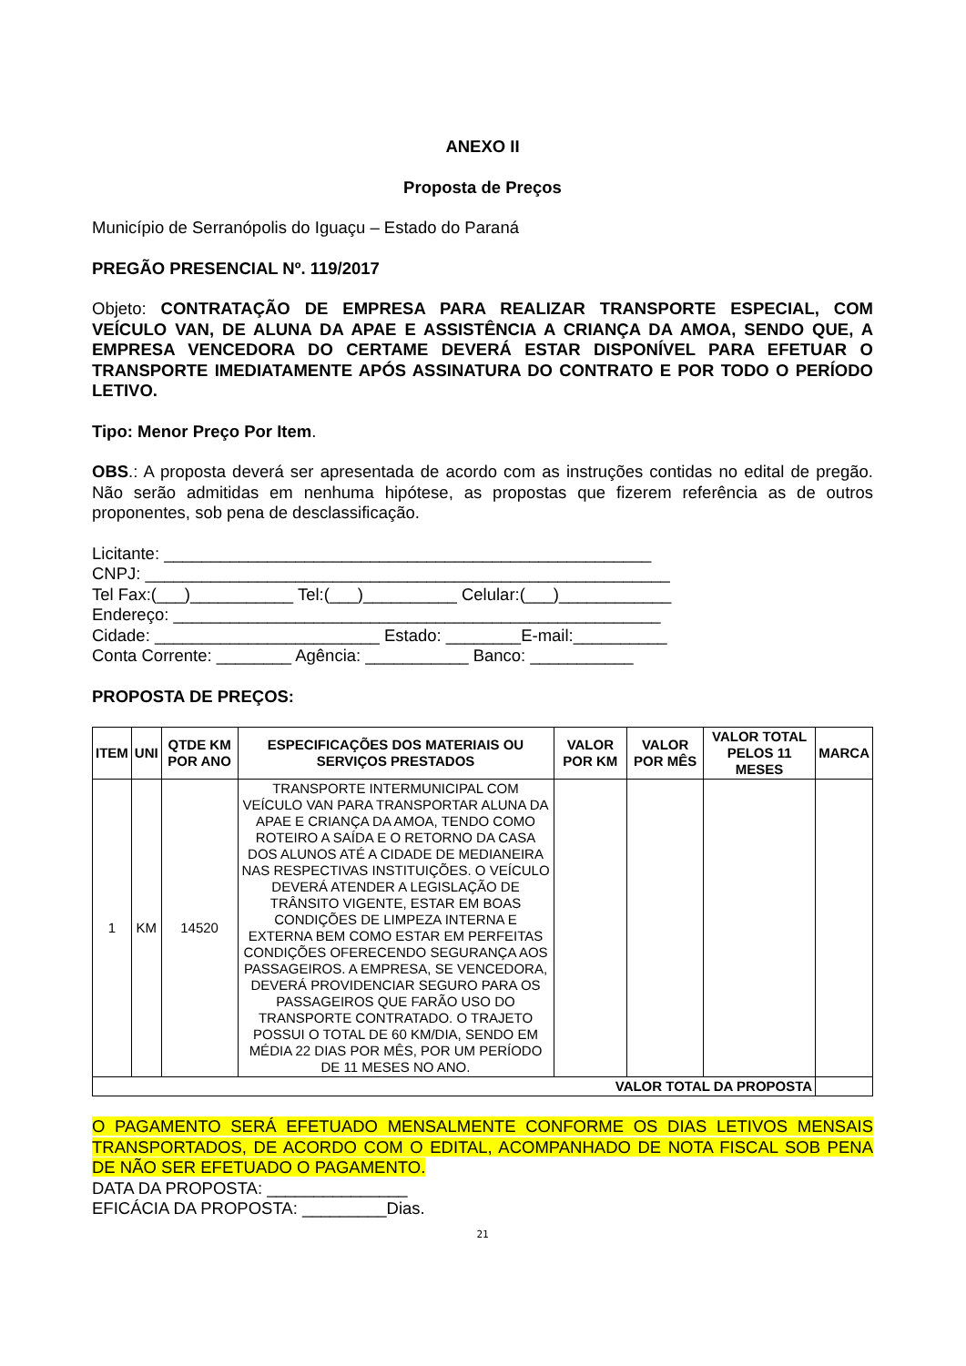ANEXO II
Proposta de Preços
Município de Serranópolis do Iguaçu – Estado do Paraná
PREGÃO PRESENCIAL Nº. 119/2017
Objeto: CONTRATAÇÃO DE EMPRESA PARA REALIZAR TRANSPORTE ESPECIAL, COM VEÍCULO VAN, DE ALUNA DA APAE E ASSISTÊNCIA A CRIANÇA DA AMOA, SENDO QUE, A EMPRESA VENCEDORA DO CERTAME DEVERÁ ESTAR DISPONÍVEL PARA EFETUAR O TRANSPORTE IMEDIATAMENTE APÓS ASSINATURA DO CONTRATO E POR TODO O PERÍODO LETIVO.
Tipo: Menor Preço Por Item.
OBS.: A proposta deverá ser apresentada de acordo com as instruções contidas no edital de pregão. Não serão admitidas em nenhuma hipótese, as propostas que fizerem referência as de outros proponentes, sob pena de desclassificação.
Licitante: ____________________________________________________
CNPJ: ________________________________________________________
Tel Fax:(___)___________ Tel:(___)__________ Celular:(___)____________
Endereço: ____________________________________________________
Cidade: ________________________ Estado: ________E-mail:__________
Conta Corrente: ________ Agência: ___________ Banco: ___________
PROPOSTA DE PREÇOS:
| ITEM | UNI | QTDE KM POR ANO | ESPECIFICAÇÕES DOS MATERIAIS OU SERVIÇOS PRESTADOS | VALOR POR KM | VALOR POR MÊS | VALOR TOTAL PELOS 11 MESES | MARCA |
| --- | --- | --- | --- | --- | --- | --- | --- |
| 1 | KM | 14520 | TRANSPORTE INTERMUNICIPAL COM VEÍCULO VAN PARA TRANSPORTAR ALUNA DA APAE E CRIANÇA DA AMOA, TENDO COMO ROTEIRO A SAÍDA E O RETORNO DA CASA DOS ALUNOS ATÉ A CIDADE DE MEDIANEIRA NAS RESPECTIVAS INSTITUIÇÕES. O VEÍCULO DEVERÁ ATENDER A LEGISLAÇÃO DE TRÂNSITO VIGENTE, ESTAR EM BOAS CONDIÇÕES DE LIMPEZA INTERNA E EXTERNA BEM COMO ESTAR EM PERFEITAS CONDIÇÕES OFERECENDO SEGURANÇA AOS PASSAGEIROS. A EMPRESA, SE VENCEDORA, DEVERÁ PROVIDENCIAR SEGURO PARA OS PASSAGEIROS QUE FARÃO USO DO TRANSPORTE CONTRATADO. O TRAJETO POSSUI O TOTAL DE 60 KM/DIA, SENDO EM MÉDIA 22 DIAS POR MÊS, POR UM PERÍODO DE 11 MESES NO ANO. | | | | |
| VALOR TOTAL DA PROPOSTA | | | | | | | |
O PAGAMENTO SERÁ EFETUADO MENSALMENTE CONFORME OS DIAS LETIVOS MENSAIS TRANSPORTADOS, DE ACORDO COM O EDITAL, ACOMPANHADO DE NOTA FISCAL SOB PENA DE NÃO SER EFETUADO O PAGAMENTO.
DATA DA PROPOSTA: _______________
EFICÁCIA DA PROPOSTA: _________Dias.
21